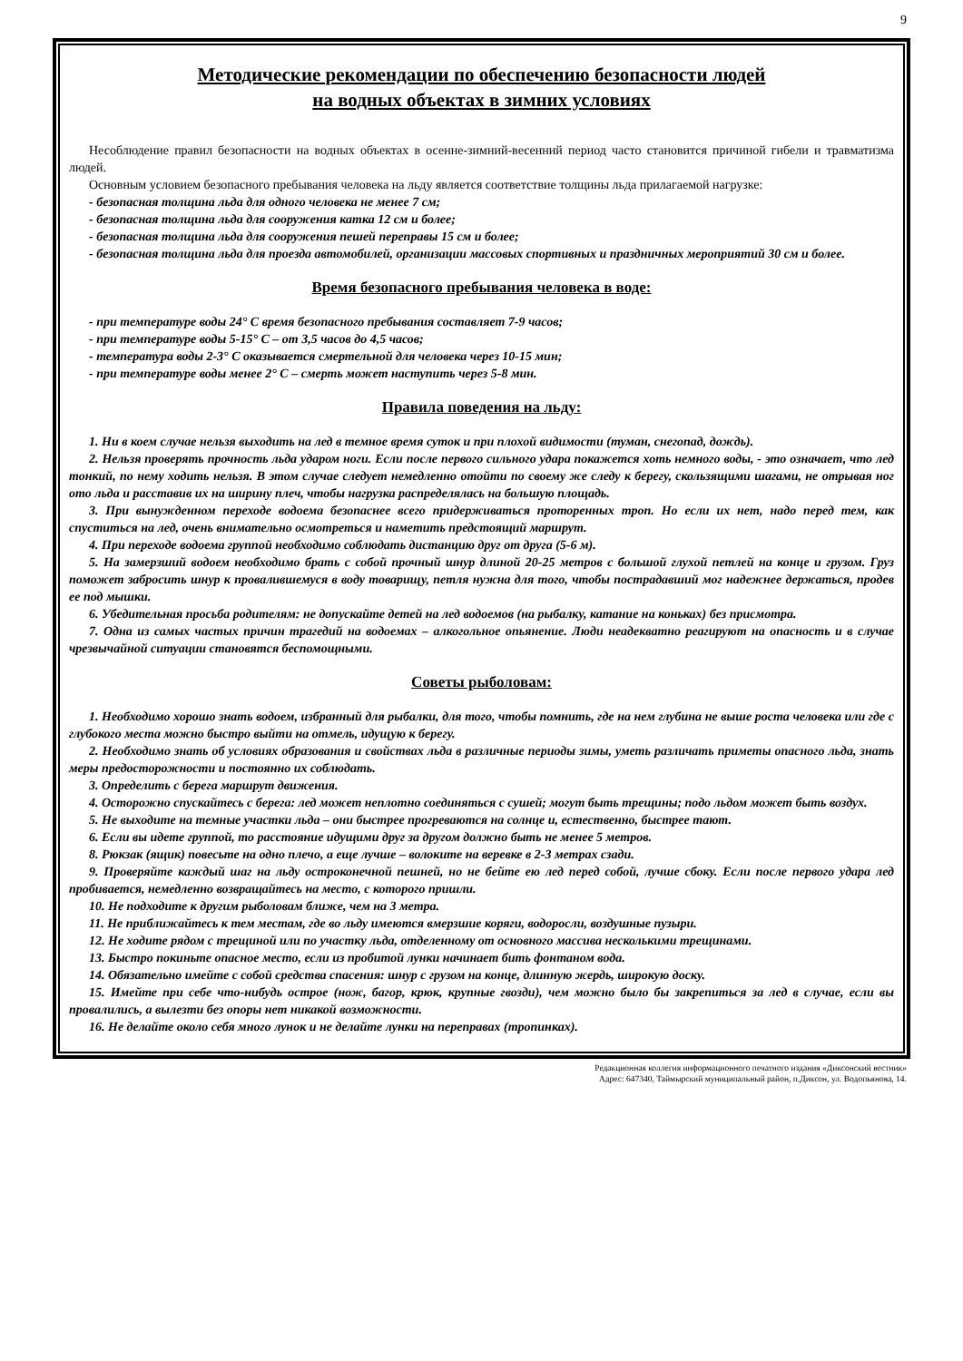9
Методические рекомендации по обеспечению безопасности людей
на водных объектах в зимних условиях
Несоблюдение правил безопасности на водных объектах в осенне-зимний-весенний период часто становится причиной гибели и травматизма людей.
Основным условием безопасного пребывания человека на льду является соответствие толщины льда прилагаемой нагрузке:
- безопасная толщина льда для одного человека не менее 7 см;
- безопасная толщина льда для сооружения катка 12 см и более;
- безопасная толщина льда для сооружения пешей переправы 15 см и более;
- безопасная толщина льда для проезда автомобилей, организации массовых спортивных и праздничных мероприятий 30 см и более.
Время безопасного пребывания человека в воде:
- при температуре воды 24° С время безопасного пребывания составляет 7-9 часов;
- при температуре воды 5-15° С – от 3,5 часов до 4,5 часов;
- температура воды 2-3° С оказывается смертельной для человека через 10-15 мин;
- при температуре воды менее 2° С – смерть может наступить через 5-8 мин.
Правила поведения на льду:
1. Ни в коем случае нельзя выходить на лед в темное время суток и при плохой видимости (туман, снегопад, дождь).
2. Нельзя проверять прочность льда ударом ноги. Если после первого сильного удара покажется хоть немного воды, - это означает, что лед тонкий, по нему ходить нельзя. В этом случае следует немедленно отойти по своему же следу к берегу, скользящими шагами, не отрывая ног ото льда и расставив их на ширину плеч, чтобы нагрузка распределялась на большую площадь.
3. При вынужденном переходе водоема безопаснее всего придерживаться проторенных троп. Но если их нет, надо перед тем, как спуститься на лед, очень внимательно осмотреться и наметить предстоящий маршрут.
4. При переходе водоема группой необходимо соблюдать дистанцию друг от друга (5-6 м).
5. На замерзший водоем необходимо брать с собой прочный шнур длиной 20-25 метров с большой глухой петлей на конце и грузом. Груз поможет забросить шнур к провалившемуся в воду товарищу, петля нужна для того, чтобы пострадавший мог надежнее держаться, продев ее под мышки.
6. Убедительная просьба родителям: не допускайте детей на лед водоемов (на рыбалку, катание на коньках) без присмотра.
7. Одна из самых частых причин трагедий на водоемах – алкогольное опьянение. Люди неадекватно реагируют на опасность и в случае чрезвычайной ситуации становятся беспомощными.
Советы рыболовам:
1. Необходимо хорошо знать водоем, избранный для рыбалки, для того, чтобы помнить, где на нем глубина не выше роста человека или где с глубокого места можно быстро выйти на отмель, идущую к берегу.
2. Необходимо знать об условиях образования и свойствах льда в различные периоды зимы, уметь различать приметы опасного льда, знать меры предосторожности и постоянно их соблюдать.
3. Определить с берега маршрут движения.
4. Осторожно спускайтесь с берега: лед может неплотно соединяться с сушей; могут быть трещины; подо льдом может быть воздух.
5. Не выходите на темные участки льда – они быстрее прогреваются на солнце и, естественно, быстрее тают.
6. Если вы идете группой, то расстояние идущими друг за другом должно быть не менее 5 метров.
8. Рюкзак (ящик) повесьте на одно плечо, а еще лучше – волоките на веревке в 2-3 метрах сзади.
9. Проверяйте каждый шаг на льду остроконечной пешней, но не бейте ею лед перед собой, лучше сбоку. Если после первого удара лед пробивается, немедленно возвращайтесь на место, с которого пришли.
10. Не подходите к другим рыболовам ближе, чем на 3 метра.
11. Не приближайтесь к тем местам, где во льду имеются вмерзшие коряги, водоросли, воздушные пузыри.
12. Не ходите рядом с трещиной или по участку льда, отделенному от основного массива несколькими трещинами.
13. Быстро покиньте опасное место, если из пробитой лунки начинает бить фонтаном вода.
14. Обязательно имейте с собой средства спасения: шнур с грузом на конце, длинную жердь, широкую доску.
15. Имейте при себе что-нибудь острое (нож, багор, крюк, крупные гвозди), чем можно было бы закрепиться за лед в случае, если вы провалились, а вылезти без опоры нет никакой возможности.
16. Не делайте около себя много лунок и не делайте лунки на переправах (тропинках).
Редакционная коллегия информационного печатного издания «Диксонский вестник»
Адрес: 647340, Таймырский муниципальный район, п.Диксон, ул. Водопьянова, 14.